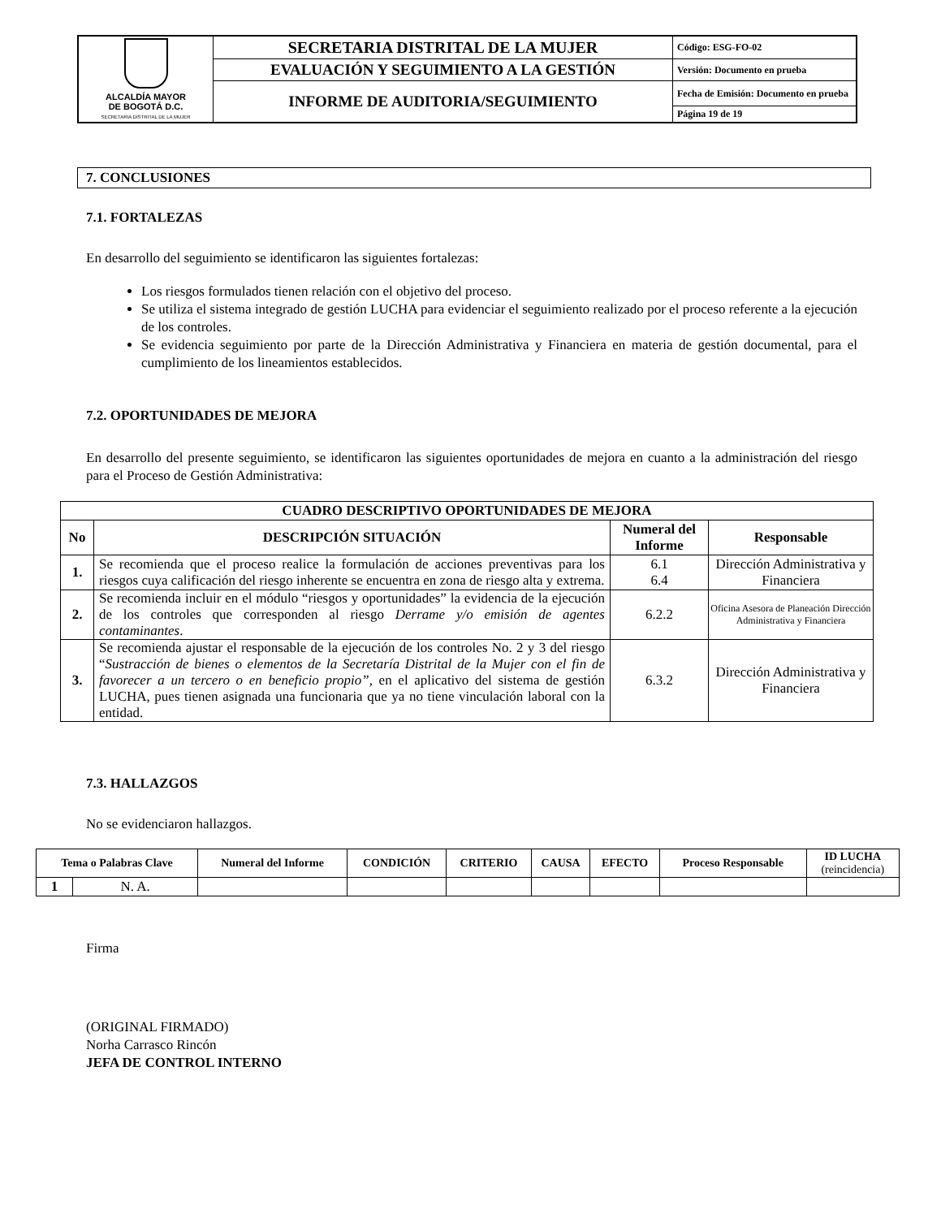| ALCALDÍA MAYOR DE BOGOTÁ D.C. SECRETARIA DISTRITAL DE LA MUJER | SECRETARIA DISTRITAL DE LA MUJER | Código: ESG-FO-02 |
| | EVALUACIÓN Y SEGUIMIENTO A LA GESTIÓN | Versión: Documento en prueba |
| | INFORME DE AUDITORIA/SEGUIMIENTO | Fecha de Emisión: Documento en prueba |
| | | Página 19 de 19 |
7. CONCLUSIONES
7.1. FORTALEZAS
En desarrollo del seguimiento se identificaron las siguientes fortalezas:
Los riesgos formulados tienen relación con el objetivo del proceso.
Se utiliza el sistema integrado de gestión LUCHA para evidenciar el seguimiento realizado por el proceso referente a la ejecución de los controles.
Se evidencia seguimiento por parte de la Dirección Administrativa y Financiera en materia de gestión documental, para el cumplimiento de los lineamientos establecidos.
7.2. OPORTUNIDADES DE MEJORA
En desarrollo del presente seguimiento, se identificaron las siguientes oportunidades de mejora en cuanto a la administración del riesgo para el Proceso de Gestión Administrativa:
| CUADRO DESCRIPTIVO OPORTUNIDADES DE MEJORA | | | |
| --- | --- | --- | --- |
| No | DESCRIPCIÓN SITUACIÓN | Numeral del Informe | Responsable |
| 1. | Se recomienda que el proceso realice la formulación de acciones preventivas para los riesgos cuya calificación del riesgo inherente se encuentra en zona de riesgo alta y extrema. | 6.1 6.4 | Dirección Administrativa y Financiera |
| 2. | Se recomienda incluir en el módulo “riesgos y oportunidades” la evidencia de la ejecución de los controles que corresponden al riesgo Derrame y/o emisión de agentes contaminantes . | 6.2.2 | Oficina Asesora de Planeación Dirección Administrativa y Financiera |
| 3. | Se recomienda ajustar el responsable de la ejecución de los controles No. 2 y 3 del riesgo “ Sustracción de bienes o elementos de la Secretaría Distrital de la Mujer con el fin de favorecer a un tercero o en beneficio propio”, en el aplicativo del sistema de gestión LUCHA, pues tienen asignada una funcionaria que ya no tiene vinculación laboral con la entidad. | 6.3.2 | Dirección Administrativa y Financiera |
7.3. HALLAZGOS
No se evidenciaron hallazgos.
| Tema o Palabras Clave | | Numeral del Informe | CONDICIÓN | CRITERIO | CAUSA | EFECTO | Proceso Responsable | ID LUCHA (reincidencia) |
| --- | --- | --- | --- | --- | --- | --- | --- | --- |
| 1 | N. A. | | | | | | | |
Firma
(ORIGINAL FIRMADO)
Norha Carrasco Rincón
JEFA DE CONTROL INTERNO